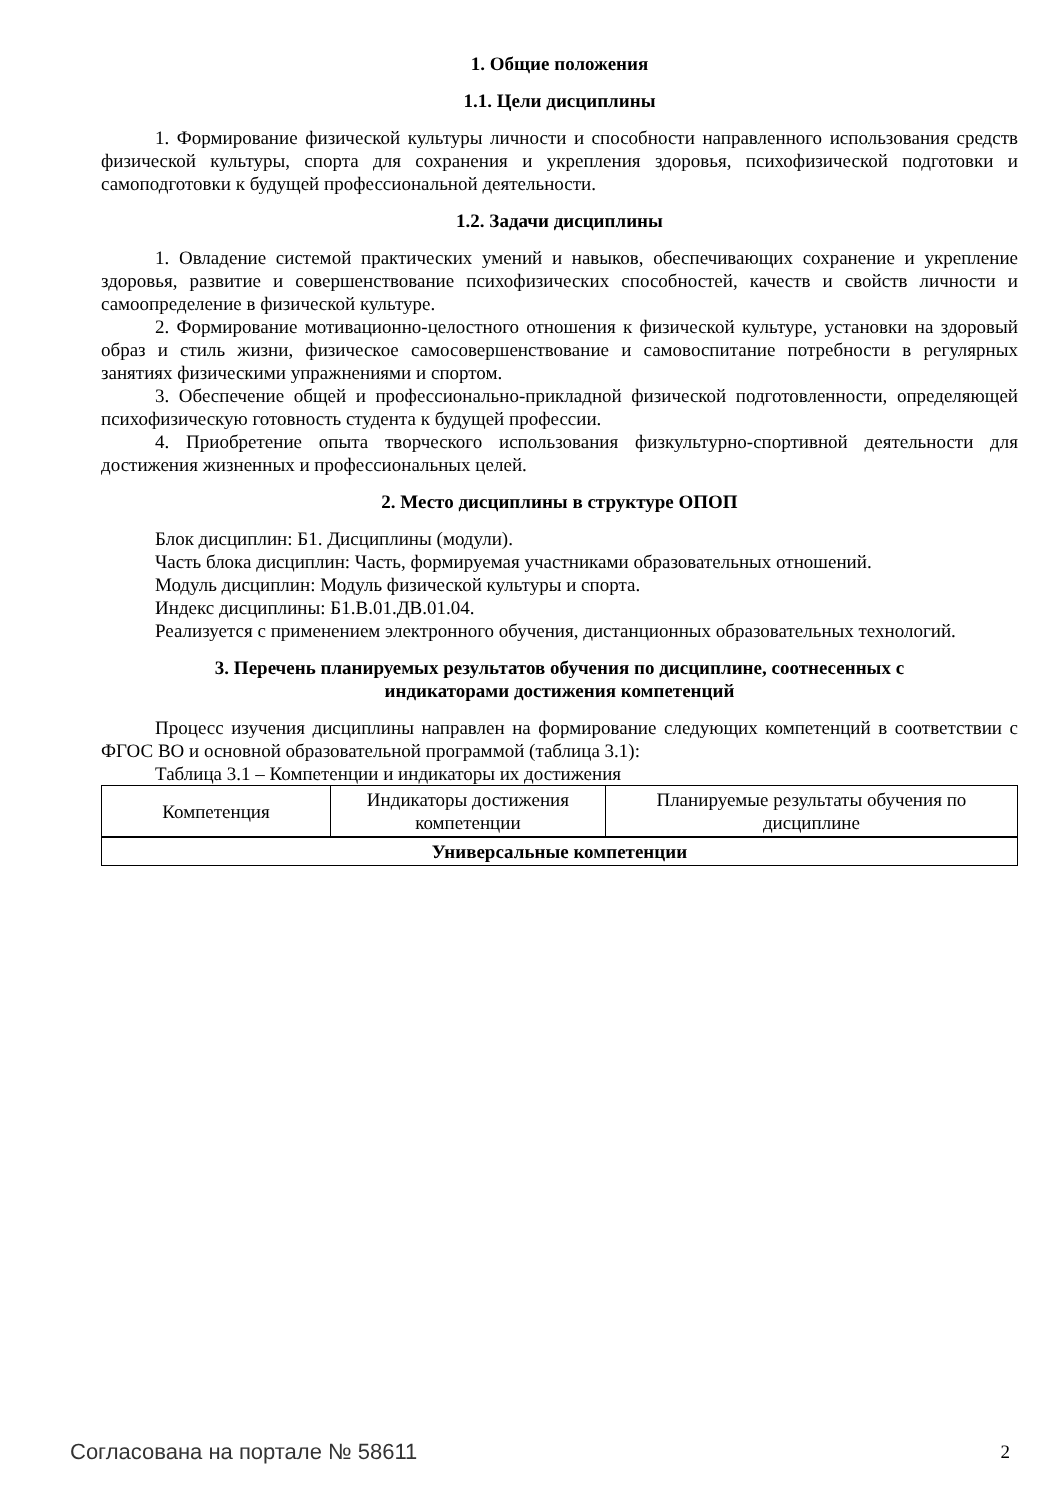1. Общие положения
1.1. Цели дисциплины
1. Формирование физической культуры личности и способности направленного использования средств физической культуры, спорта для сохранения и укрепления здоровья, психофизической подготовки и самоподготовки к будущей профессиональной деятельности.
1.2. Задачи дисциплины
1. Овладение системой практических умений и навыков, обеспечивающих сохранение и укрепление здоровья, развитие и совершенствование психофизических способностей, качеств и свойств личности и самоопределение в физической культуре.
2. Формирование мотивационно-целостного отношения к физической культуре, установки на здоровый образ и стиль жизни, физическое самосовершенствование и самовоспитание потребности в регулярных занятиях физическими упражнениями и спортом.
3. Обеспечение общей и профессионально-прикладной физической подготовленности, определяющей психофизическую готовность студента к будущей профессии.
4. Приобретение опыта творческого использования физкультурно-спортивной деятельности для достижения жизненных и профессиональных целей.
2. Место дисциплины в структуре ОПОП
Блок дисциплин: Б1. Дисциплины (модули).
Часть блока дисциплин: Часть, формируемая участниками образовательных отношений.
Модуль дисциплин: Модуль физической культуры и спорта.
Индекс дисциплины: Б1.В.01.ДВ.01.04.
Реализуется с применением электронного обучения, дистанционных образовательных технологий.
3. Перечень планируемых результатов обучения по дисциплине, соотнесенных с
индикаторами достижения компетенций
Процесс изучения дисциплины направлен на формирование следующих компетенций в соответствии с ФГОС ВО и основной образовательной программой (таблица 3.1):
Таблица 3.1 – Компетенции и индикаторы их достижения
| Компетенция | Индикаторы достижения компетенции | Планируемые результаты обучения по дисциплине |
| --- | --- | --- |
| Универсальные компетенции | | |
Согласована на портале № 58611 2